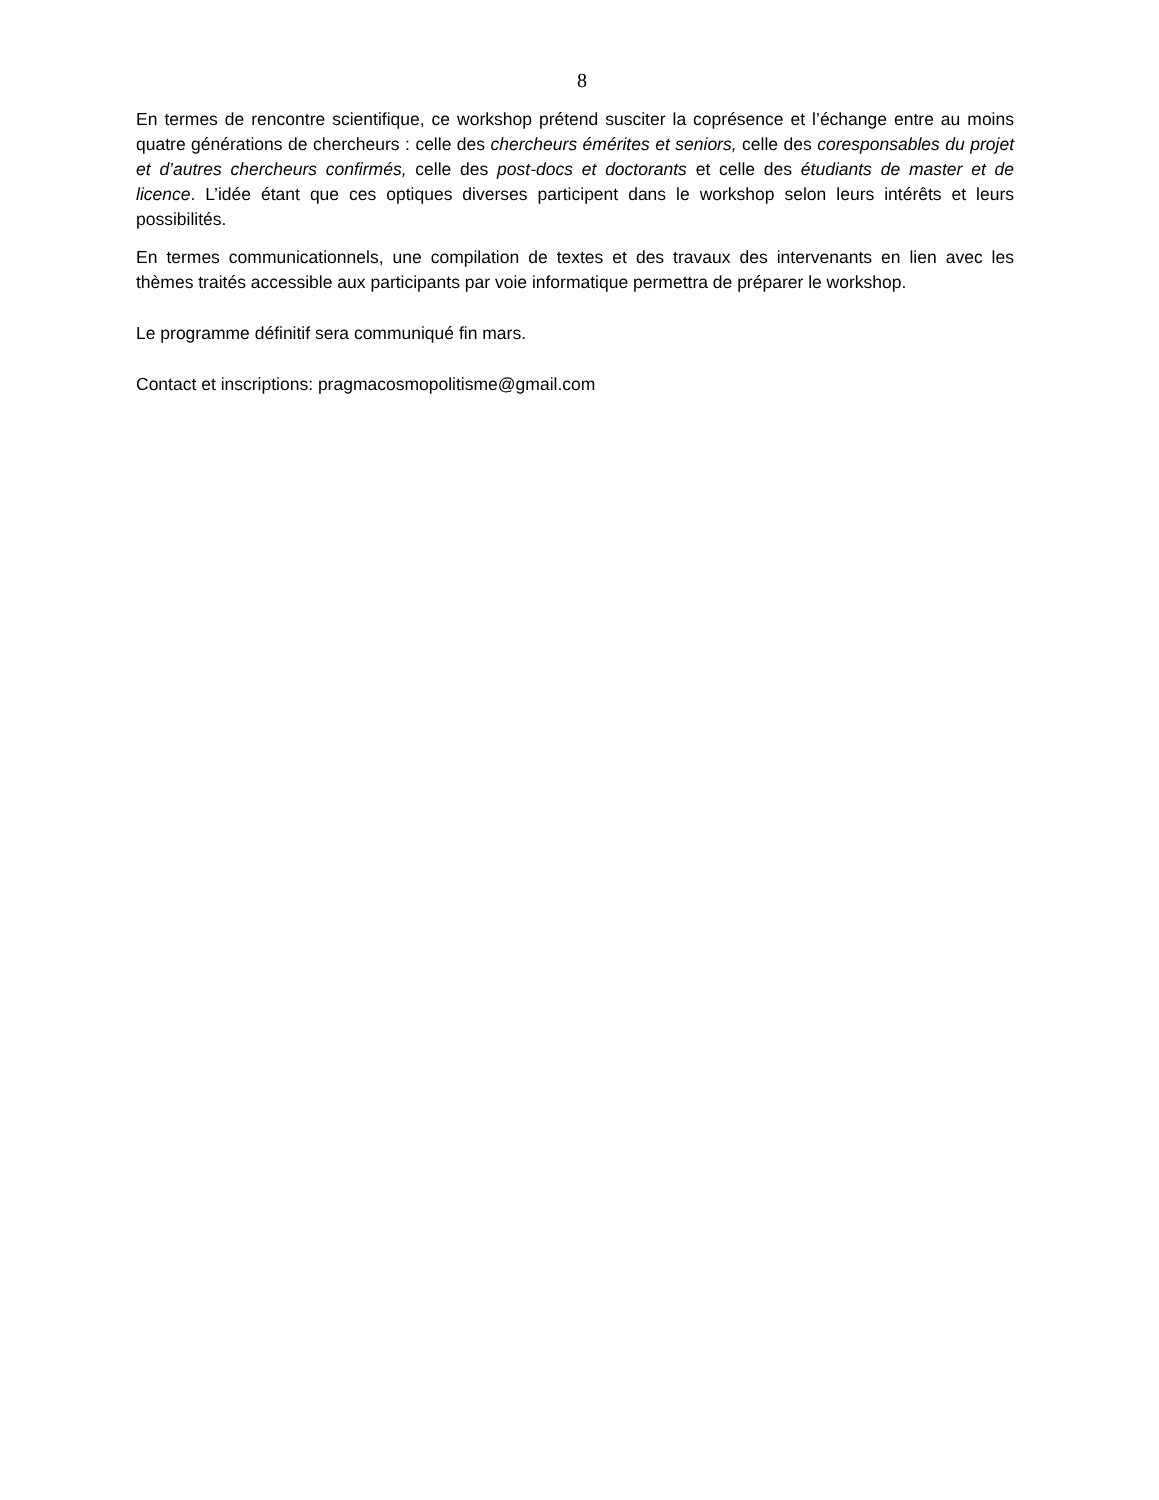8
En termes de rencontre scientifique, ce workshop prétend susciter la coprésence et l’échange entre au moins quatre générations de chercheurs : celle des chercheurs émérites et seniors, celle des coresponsables du projet et d’autres chercheurs confirmés, celle des post-docs et doctorants et celle des étudiants de master et de licence. L’idée étant que ces optiques diverses participent dans le workshop selon leurs intérêts et leurs possibilités.
En termes communicationnels, une compilation de textes et des travaux des intervenants en lien avec les thèmes traités accessible aux participants par voie informatique permettra de préparer le workshop.
Le programme définitif sera communiqué fin mars.
Contact et inscriptions: pragmacosmopolitisme@gmail.com